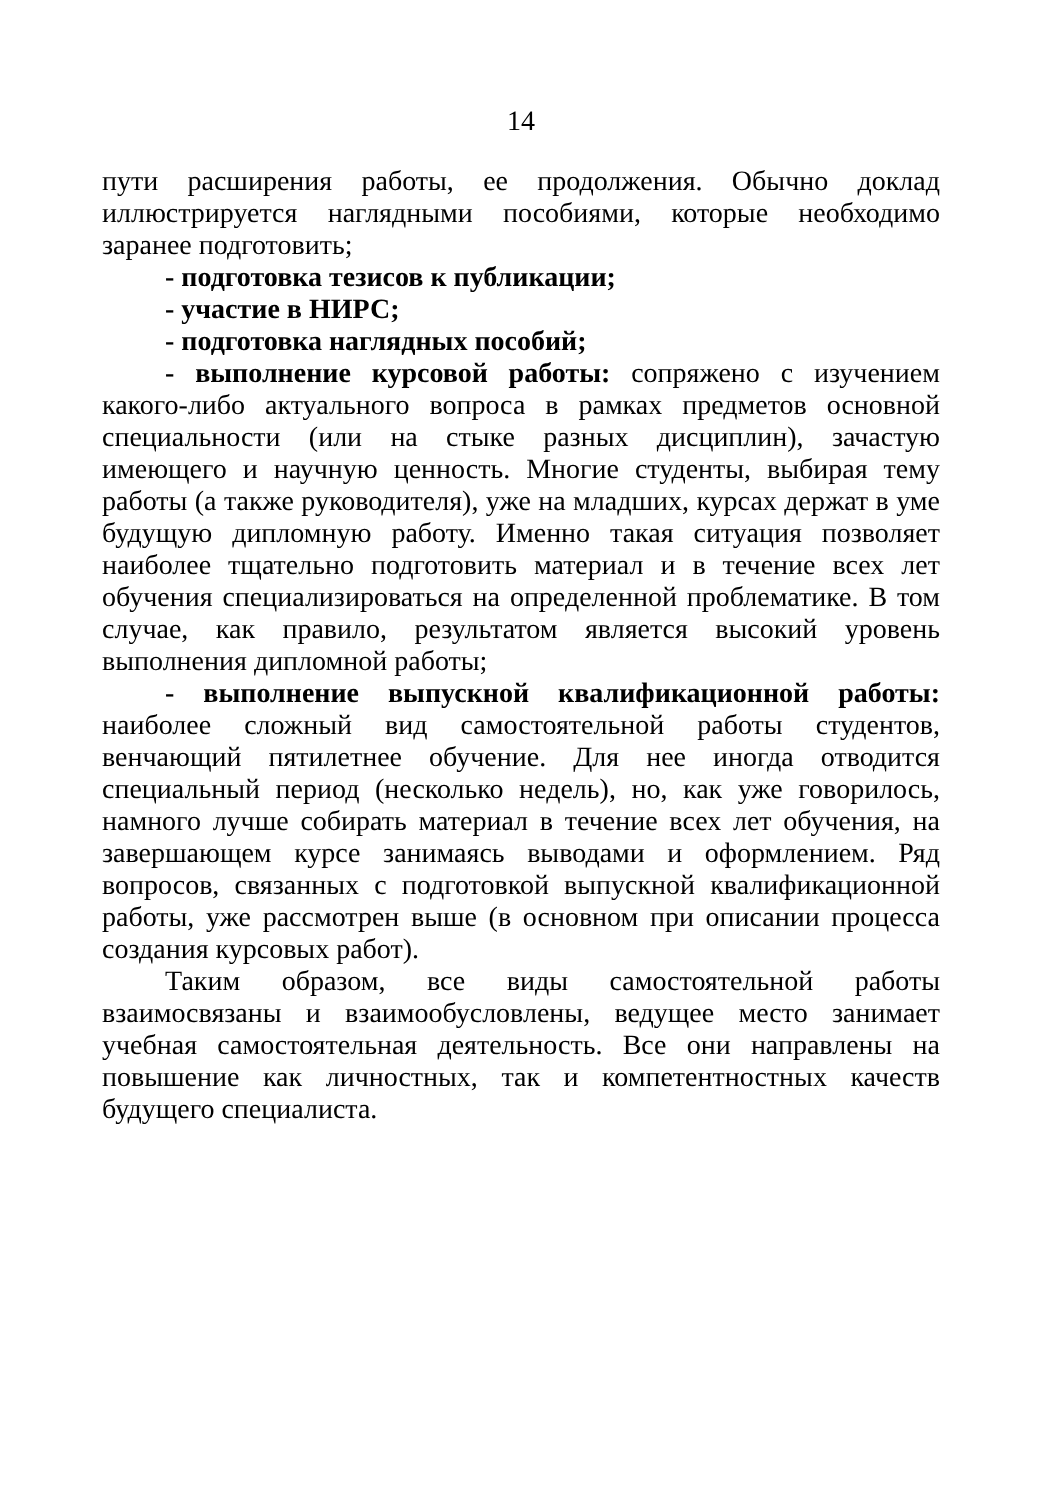14
пути расширения работы, ее продолжения. Обычно доклад иллюстрируется наглядными пособиями, которые необходимо заранее подготовить;
- подготовка тезисов к публикации;
- участие в НИРС;
- подготовка наглядных пособий;
- выполнение курсовой работы: сопряжено с изучением какого-либо актуального вопроса в рамках предметов основной специальности (или на стыке разных дисциплин), зачастую имеющего и научную ценность. Многие студенты, выбирая тему работы (а также руководителя), уже на младших, курсах держат в уме будущую дипломную работу. Именно такая ситуация позволяет наиболее тщательно подготовить материал и в течение всех лет обучения специализироваться на определенной проблематике. В том случае, как правило, результатом является высокий уровень выполнения дипломной работы;
- выполнение выпускной квалификационной работы: наиболее сложный вид самостоятельной работы студентов, венчающий пятилетнее обучение. Для нее иногда отводится специальный период (несколько недель), но, как уже говорилось, намного лучше собирать материал в течение всех лет обучения, на завершающем курсе занимаясь выводами и оформлением. Ряд вопросов, связанных с подготовкой выпускной квалификационной работы, уже рассмотрен выше (в основном при описании процесса создания курсовых работ).
Таким образом, все виды самостоятельной работы взаимосвязаны и взаимообусловлены, ведущее место занимает учебная самостоятельная деятельность. Все они направлены на повышение как личностных, так и компетентностных качеств будущего специалиста.